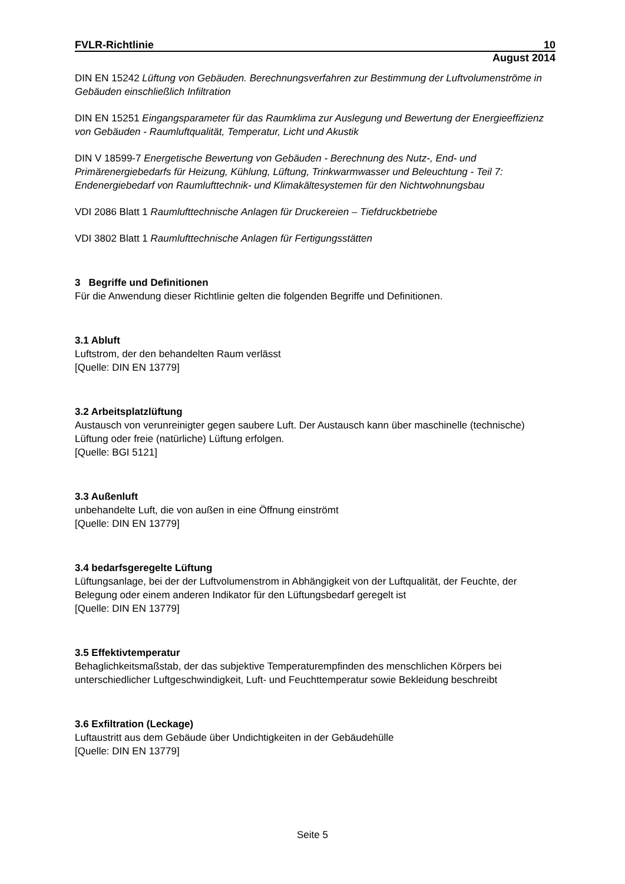FVLR-Richtlinie 10
August 2014
DIN EN 15242 Lüftung von Gebäuden. Berechnungsverfahren zur Bestimmung der Luftvolumenströme in Gebäuden einschließlich Infiltration
DIN EN 15251 Eingangsparameter für das Raumklima zur Auslegung und Bewertung der Energieeffizienz von Gebäuden - Raumluftqualität, Temperatur, Licht und Akustik
DIN V 18599-7 Energetische Bewertung von Gebäuden - Berechnung des Nutz-, End- und Primärenergiebedarfs für Heizung, Kühlung, Lüftung, Trinkwarmwasser und Beleuchtung - Teil 7: Endenergiebedarf von Raumlufttechnik- und Klimakältesystemen für den Nichtwohnungsbau
VDI 2086 Blatt 1 Raumlufttechnische Anlagen für Druckereien – Tiefdruckbetriebe
VDI 3802 Blatt 1 Raumlufttechnische Anlagen für Fertigungsstätten
3 Begriffe und Definitionen
Für die Anwendung dieser Richtlinie gelten die folgenden Begriffe und Definitionen.
3.1 Abluft
Luftstrom, der den behandelten Raum verlässt
[Quelle: DIN EN 13779]
3.2 Arbeitsplatzlüftung
Austausch von verunreinigter gegen saubere Luft. Der Austausch kann über maschinelle (technische) Lüftung oder freie (natürliche) Lüftung erfolgen.
[Quelle: BGI 5121]
3.3 Außenluft
unbehandelte Luft, die von außen in eine Öffnung einströmt
[Quelle: DIN EN 13779]
3.4 bedarfsgeregelte Lüftung
Lüftungsanlage, bei der der Luftvolumenstrom in Abhängigkeit von der Luftqualität, der Feuchte, der Belegung oder einem anderen Indikator für den Lüftungsbedarf geregelt ist
[Quelle: DIN EN 13779]
3.5 Effektivtemperatur
Behaglichkeitsmaßstab, der das subjektive Temperaturempfinden des menschlichen Körpers bei unterschiedlicher Luftgeschwindigkeit, Luft- und Feuchttemperatur sowie Bekleidung beschreibt
3.6 Exfiltration (Leckage)
Luftaustritt aus dem Gebäude über Undichtigkeiten in der Gebäudehülle
[Quelle: DIN EN 13779]
Seite 5